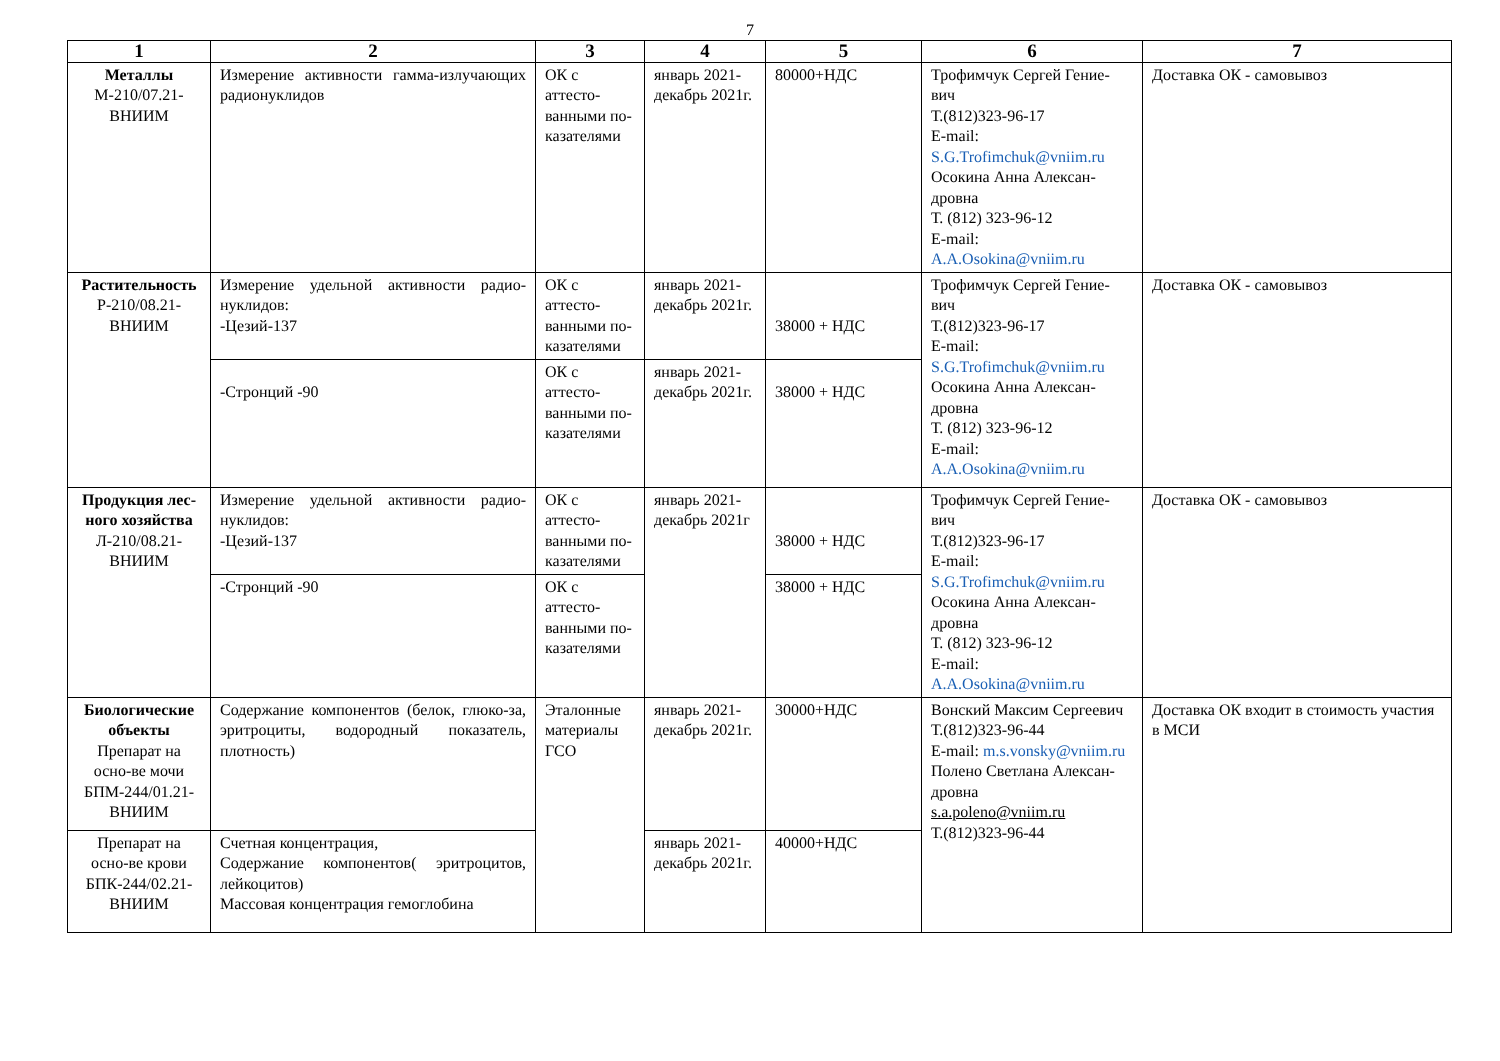7
| 1 | 2 | 3 | 4 | 5 | 6 | 7 |
| --- | --- | --- | --- | --- | --- | --- |
| Металлы М-210/07.21- ВНИИМ | Измерение активности гамма-излучающих радионуклидов | ОК с аттесто-ванными по-казателями | январь 2021- декабрь 2021г. | 80000+НДС | Трофимчук Сергей Гение-вич Т.(812)323-96-17 E-mail: S.G.Trofimchuk@vniim.ru Осокина Анна Алексан-дровна Т. (812) 323-96-12 E-mail: A.A.Osokina@vniim.ru | Доставка ОК - самовывоз |
| Растительность Р-210/08.21- ВНИИМ | Измерение удельной активности радио-нуклидов: -Цезий-137 | ОК с аттесто-ванными по-казателями | январь 2021- декабрь 2021г. | 38000 + НДС | Трофимчук Сергей Гение-вич Т.(812)323-96-17 E-mail: S.G.Trofimchuk@vniim.ru Осокина Анна Алексан-дровна Т. (812) 323-96-12 E-mail: A.A.Osokina@vniim.ru | Доставка ОК - самовывоз |
| | -Стронций -90 | ОК с аттесто-ванными по-казателями | январь 2021- декабрь 2021г. | 38000 + НДС | | |
| Продукция лес-ного хозяйства Л-210/08.21- ВНИИМ | Измерение удельной активности радио-нуклидов: -Цезий-137 | ОК с аттесто-ванными по-казателями | январь 2021- декабрь 2021г | 38000 + НДС | Трофимчук Сергей Гение-вич Т.(812)323-96-17 E-mail: S.G.Trofimchuk@vniim.ru Осокина Анна Алексан-дровна Т. (812) 323-96-12 E-mail: A.A.Osokina@vniim.ru | Доставка ОК - самовывоз |
| | -Стронций -90 | ОК с аттесто-ванными по-казателями | | 38000 + НДС | | |
| Биологические объекты Препарат на осно-ве мочи БПМ-244/01.21- ВНИИМ | Содержание компонентов (белок, глюко-за, эритроциты, водородный показатель, плотность) | Эталонные материалы ГСО | январь 2021- декабрь 2021г. | 30000+НДС | Вонский Максим Сергеевич Т.(812)323-96-44 E-mail: m.s.vonsky@vniim.ru Полено Светлана Алексан-дровна s.a.poleno@vniim.ru Т.(812)323-96-44 | Доставка ОК входит в стоимость участия в МСИ |
| Препарат на осно-ве крови БПК-244/02.21- ВНИИМ | Счетная концентрация, Содержание компонентов( эритроцитов, лейкоцитов) Массовая концентрация гемоглобина | | январь 2021- декабрь 2021г. | 40000+НДС | | |